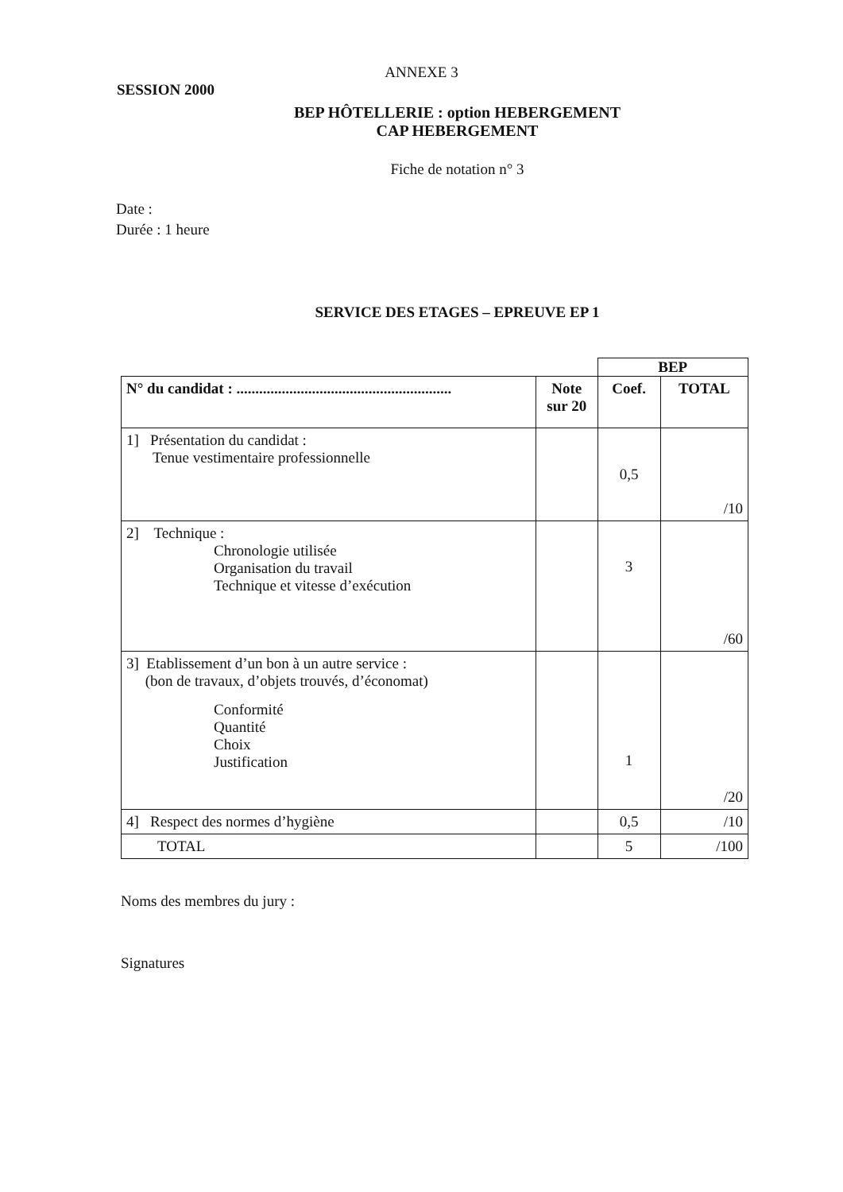ANNEXE 3
SESSION 2000
BEP HÔTELLERIE : option HEBERGEMENT
CAP HEBERGEMENT
Fiche de notation n° 3
Date :
Durée : 1 heure
SERVICE DES ETAGES – EPREUVE EP 1
| | | BEP | |
| N° du candidat : ......................................................... | Note sur 20 | Coef. | TOTAL |
| 1] Présentation du candidat : Tenue vestimentaire professionnelle | | 0,5 | /10 |
| 2] Technique : Chronologie utilisée Organisation du travail Technique et vitesse d’exécution | | 3 | /60 |
| 3] Etablissement d’un bon à un autre service : (bon de travaux, d’objets trouvés, d’économat) Conformité Quantité Choix Justification | | 1 | /20 |
| 4] Respect des normes d’hygiène | | 0,5 | /10 |
| TOTAL | | 5 | /100 |
Noms des membres du jury :
Signatures